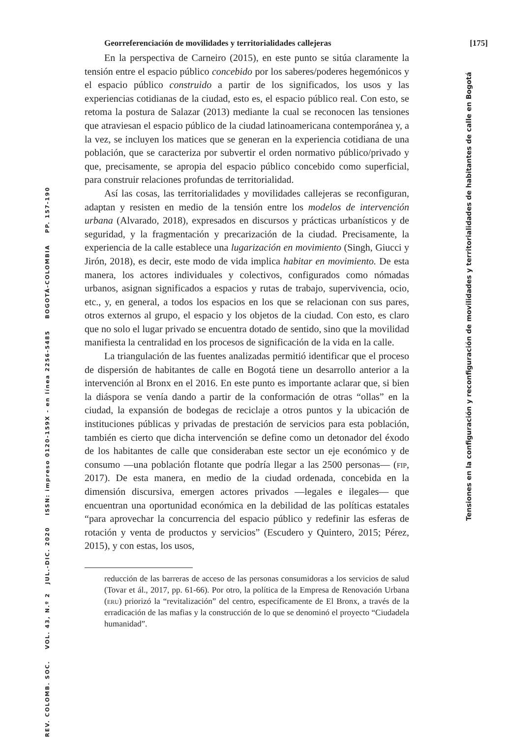Georreferenciación de movilidades y territorialidades callejeras [175]
En la perspectiva de Carneiro (2015), en este punto se sitúa claramente la tensión entre el espacio público concebido por los saberes/poderes hegemónicos y el espacio público construido a partir de los significados, los usos y las experiencias cotidianas de la ciudad, esto es, el espacio público real. Con esto, se retoma la postura de Salazar (2013) mediante la cual se reconocen las tensiones que atraviesan el espacio público de la ciudad latinoamericana contemporánea y, a la vez, se incluyen los matices que se generan en la experiencia cotidiana de una población, que se caracteriza por subvertir el orden normativo público/privado y que, precisamente, se apropia del espacio público concebido como superficial, para construir relaciones profundas de territorialidad.
Así las cosas, las territorialidades y movilidades callejeras se reconfiguran, adaptan y resisten en medio de la tensión entre los modelos de intervención urbana (Alvarado, 2018), expresados en discursos y prácticas urbanísticos y de seguridad, y la fragmentación y precarización de la ciudad. Precisamente, la experiencia de la calle establece una lugarización en movimiento (Singh, Giucci y Jirón, 2018), es decir, este modo de vida implica habitar en movimiento. De esta manera, los actores individuales y colectivos, configurados como nómadas urbanos, asignan significados a espacios y rutas de trabajo, supervivencia, ocio, etc., y, en general, a todos los espacios en los que se relacionan con sus pares, otros externos al grupo, el espacio y los objetos de la ciudad. Con esto, es claro que no solo el lugar privado se encuentra dotado de sentido, sino que la movilidad manifiesta la centralidad en los procesos de significación de la vida en la calle.
La triangulación de las fuentes analizadas permitió identificar que el proceso de dispersión de habitantes de calle en Bogotá tiene un desarrollo anterior a la intervención al Bronx en el 2016. En este punto es importante aclarar que, si bien la diáspora se venía dando a partir de la conformación de otras “ollas” en la ciudad, la expansión de bodegas de reciclaje a otros puntos y la ubicación de instituciones públicas y privadas de prestación de servicios para esta población, también es cierto que dicha intervención se define como un detonador del éxodo de los habitantes de calle que consideraban este sector un eje económico y de consumo —una población flotante que podría llegar a las 2500 personas— (fip, 2017). De esta manera, en medio de la ciudad ordenada, concebida en la dimensión discursiva, emergen actores privados —legales e ilegales— que encuentran una oportunidad económica en la debilidad de las políticas estatales “para aprovechar la concurrencia del espacio público y redefinir las esferas de rotación y venta de productos y servicios” (Escudero y Quintero, 2015; Pérez, 2015), y con estas, los usos,
reducción de las barreras de acceso de las personas consumidoras a los servicios de salud (Tovar et ál., 2017, pp. 61-66). Por otro, la política de la Empresa de Renovación Urbana (eru) priorizó la “revitalización” del centro, específicamente de El Bronx, a través de la erradicación de las mafias y la construcción de lo que se denominó el proyecto “Ciudadela humanidad”.
REV. COLOMB. SOC. VOL. 43, N.º 2 JUL.-DIC. 2020 ISSN: impreso 0120-159X - en línea 2256-5485 BOGOTÁ-COLOMBIA PP. 157-190
Tensiones en la configuración y reconfiguración de movilidades y territorialidades de habitantes de calle en Bogotá